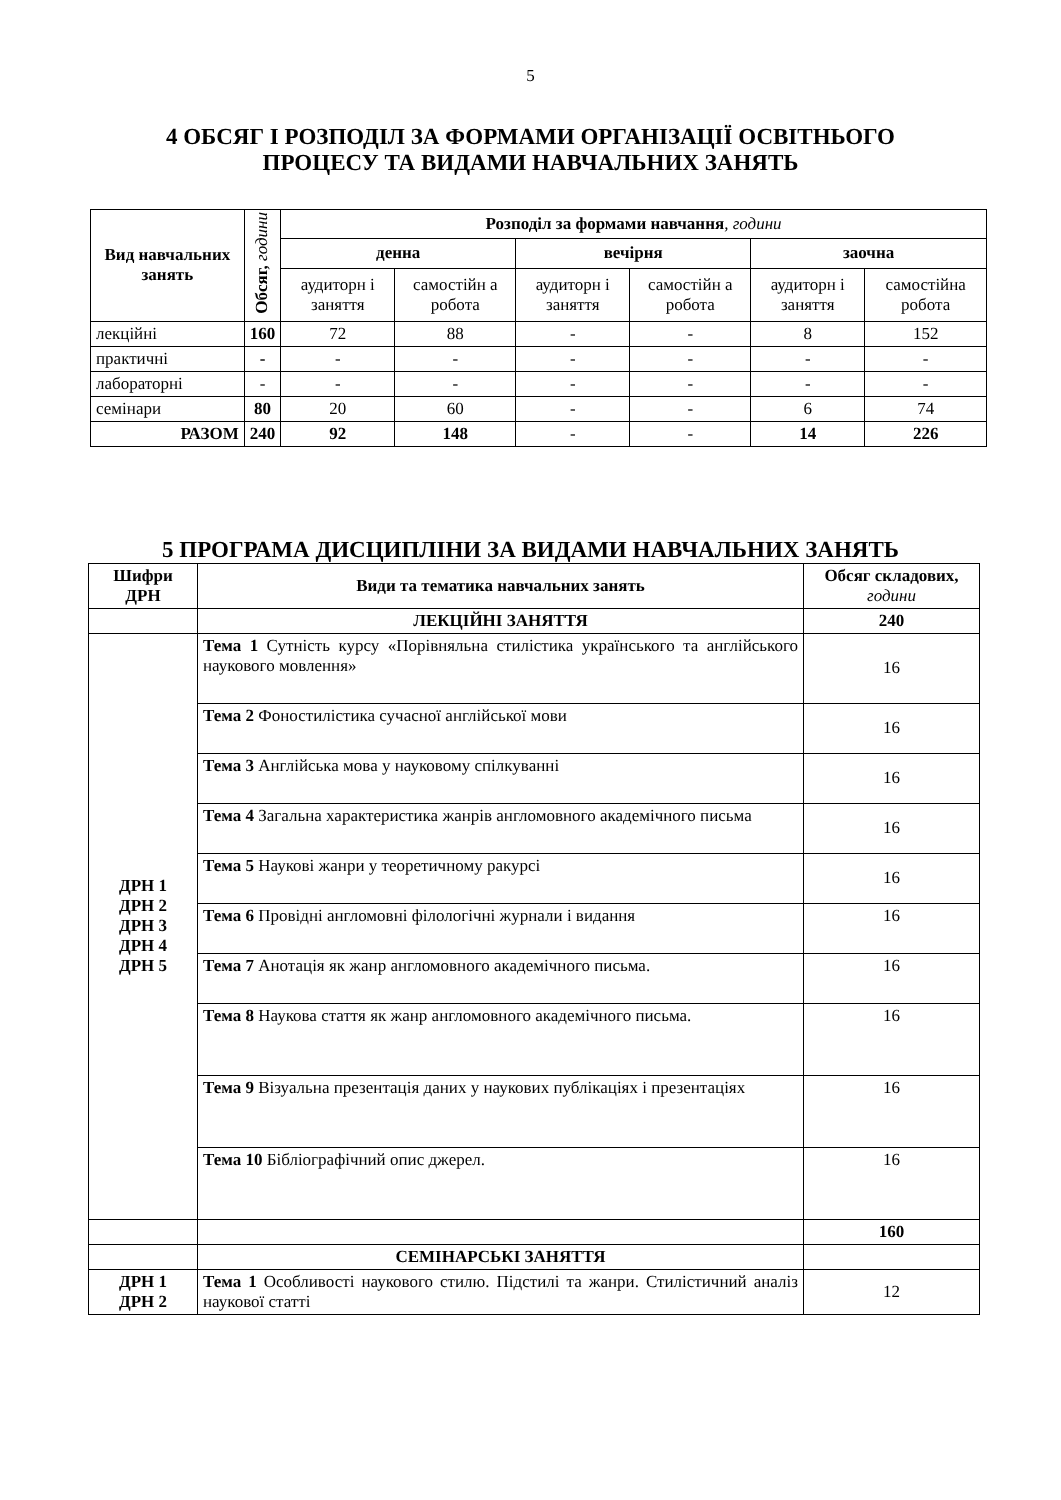5
4 ОБСЯГ І РОЗПОДІЛ ЗА ФОРМАМИ ОРГАНІЗАЦІЇ ОСВІТНЬОГО
ПРОЦЕСУ ТА ВИДАМИ НАВЧАЛЬНИХ ЗАНЯТЬ
| Вид навчальних занять | Обсяг, години | Розподіл за формами навчання , години | | | | | |
| --- | --- | --- | --- | --- | --- | --- | --- |
| | | денна | | вечірня | | заочна | |
| | | аудиторн і заняття | самостійн а робота | аудиторн і заняття | самостійн а робота | аудиторн і заняття | самостійна робота |
| лекційні | 160 | 72 | 88 | - | - | 8 | 152 |
| практичні | - | - | - | - | - | - | - |
| лабораторні | - | - | - | - | - | - | - |
| семінари | 80 | 20 | 60 | - | - | 6 | 74 |
| РАЗОМ | 240 | 92 | 148 | - | - | 14 | 226 |
5 ПРОГРАМА ДИСЦИПЛІНИ ЗА ВИДАМИ НАВЧАЛЬНИХ ЗАНЯТЬ
| Шифри ДРН | Види та тематика навчальних занять | Обсяг складових, години |
| --- | --- | --- |
| | ЛЕКЦІЙНІ ЗАНЯТТЯ | 240 |
| ДРН 1 ДРН 2 ДРН 3 ДРН 4 ДРН 5 | Тема 1 Сутність курсу «Порівняльна стилістика українського та англійського наукового мовлення» | 16 |
| | Тема 2 Фоностилістика сучасної англійської мови | 16 |
| | Тема 3 Англійська мова у науковому спілкуванні | 16 |
| | Тема 4 Загальна характеристика жанрів англомовного академічного письма | 16 |
| | Тема 5 Наукові жанри у теоретичному ракурсі | 16 |
| | Тема 6 Провідні англомовні філологічні журнали і видання | 16 |
| | Тема 7 Анотація як жанр англомовного академічного письма. | 16 |
| | Тема 8 Наукова стаття як жанр англомовного академічного письма. | 16 |
| | Тема 9 Візуальна презентація даних у наукових публікаціях і презентаціях | 16 |
| | Тема 10 Бібліографічний опис джерел. | 16 |
| | | 160 |
| | СЕМІНАРСЬКІ ЗАНЯТТЯ | |
| ДРН 1 ДРН 2 | Тема 1 Особливості наукового стилю. Підстилі та жанри. Стилістичний аналіз наукової статті | 12 |